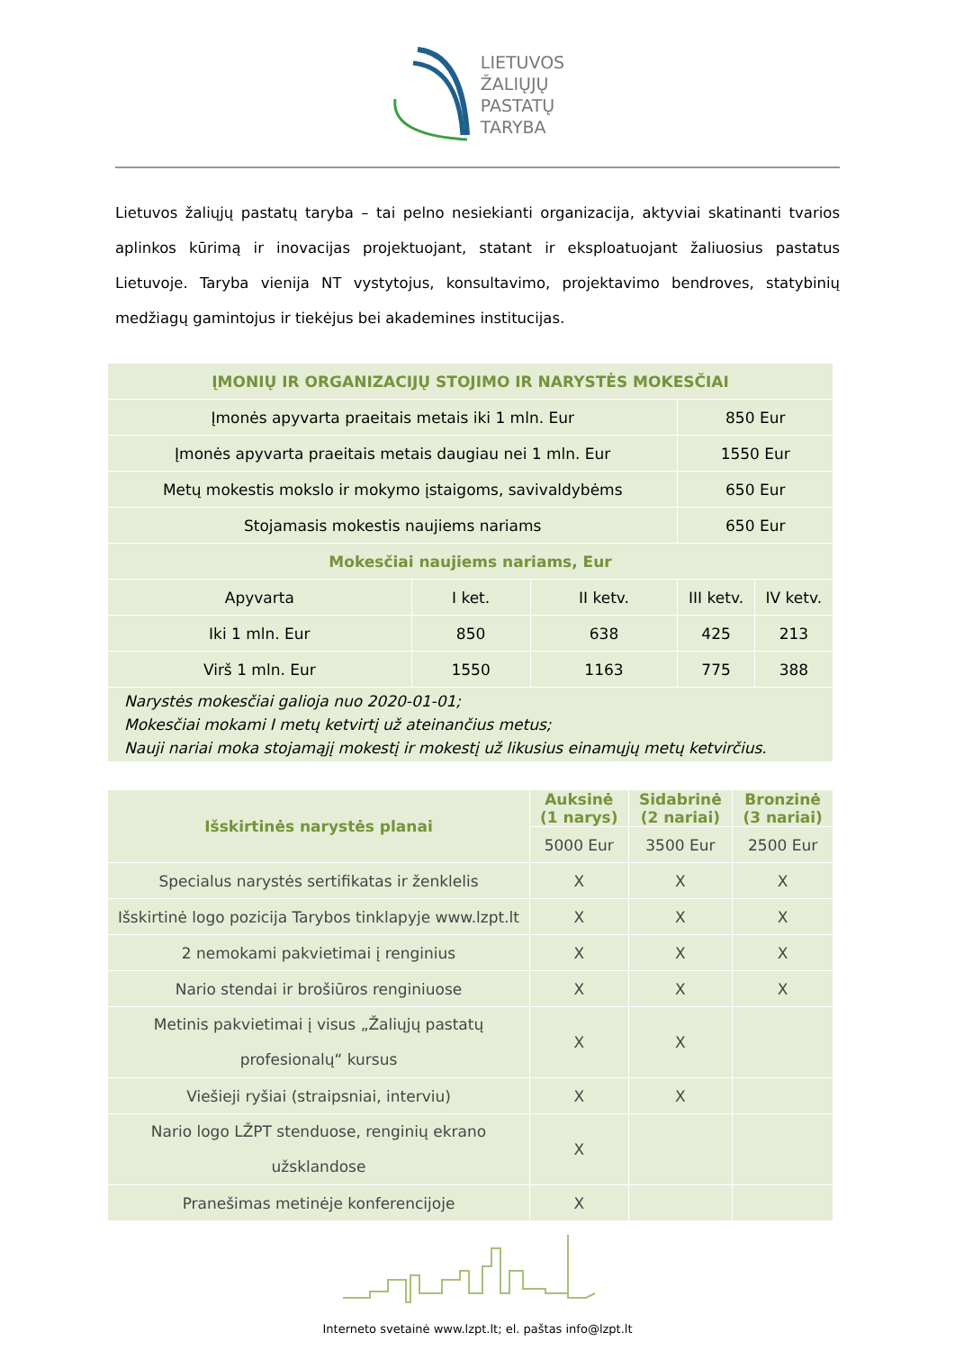LIETUVOS
ŽALIŲJŲ
PASTATŲ
TARYBA
Lietuvos žaliųjų pastatų taryba – tai pelno nesiekianti organizacija, aktyviai skatinanti tvarios aplinkos kūrimą ir inovacijas projektuojant, statant ir eksploatuojant žaliuosius pastatus Lietuvoje. Taryba vienija NT vystytojus, konsultavimo, projektavimo bendroves, statybinių medžiagų gamintojus ir tiekėjus bei akademines institucijas.
| ĮMONIŲ IR ORGANIZACIJŲ STOJIMO IR NARYSTĖS MOKESČIAI | | | | |
| --- | --- | --- | --- | --- |
| Įmonės apyvarta praeitais metais iki 1 mln. Eur | | | 850 Eur | |
| Įmonės apyvarta praeitais metais daugiau nei 1 mln. Eur | | | 1550 Eur | |
| Metų mokestis mokslo ir mokymo įstaigoms, savivaldybėms | | | 650 Eur | |
| Stojamasis mokestis naujiems nariams | | | 650 Eur | |
| Mokesčiai naujiems nariams, Eur | | | | |
| Apyvarta | I ket. | II ketv. | III ketv. | IV ketv. |
| Iki 1 mln. Eur | 850 | 638 | 425 | 213 |
| Virš 1 mln. Eur | 1550 | 1163 | 775 | 388 |
| Narystės mokesčiai galioja nuo 2020-01-01; Mokesčiai mokami I metų ketvirtį už ateinančius metus; Nauji nariai moka stojamąjį mokestį ir mokestį už likusius einamųjų metų ketvirčius. | | | | |
| Išskirtinės narystės planai | Auksinė (1 narys) | Sidabrinė (2 nariai) | Bronzinė (3 nariai) |
| --- | --- | --- | --- |
| | 5000 Eur | 3500 Eur | 2500 Eur |
| Specialus narystės sertifikatas ir ženklelis | X | X | X |
| Išskirtinė logo pozicija Tarybos tinklapyje www.lzpt.lt | X | X | X |
| 2 nemokami pakvietimai į renginius | X | X | X |
| Nario stendai ir brošiūros renginiuose | X | X | X |
| Metinis pakvietimai į visus „Žaliųjų pastatų profesionalų“ kursus | X | X | |
| Viešieji ryšiai (straipsniai, interviu) | X | X | |
| Nario logo LŽPT stenduose, renginių ekrano užsklandose | X | | |
| Pranešimas metinėje konferencijoje | X | | |
Interneto svetainė www.lzpt.lt; el. paštas info@lzpt.lt